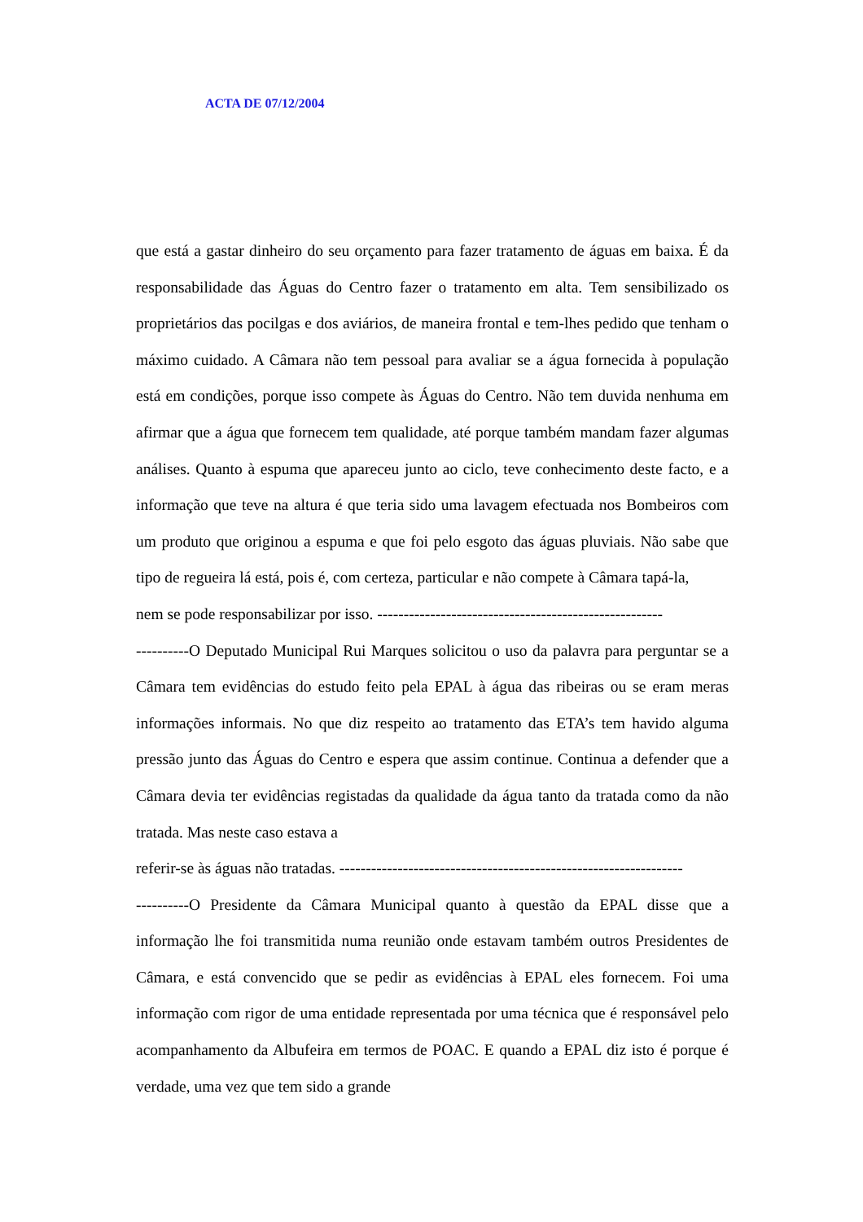ACTA DE 07/12/2004
que está a gastar dinheiro do seu orçamento para fazer tratamento de águas em baixa. É da responsabilidade das Águas do Centro fazer o tratamento em alta. Tem sensibilizado os proprietários das pocilgas e dos aviários, de maneira frontal e tem-lhes pedido que tenham o máximo cuidado. A Câmara não tem pessoal para avaliar se a água fornecida à população está em condições, porque isso compete às Águas do Centro. Não tem duvida nenhuma em afirmar que a água que fornecem tem qualidade, até porque também mandam fazer algumas análises. Quanto à espuma que apareceu junto ao ciclo, teve conhecimento deste facto, e a informação que teve na altura é que teria sido uma lavagem efectuada nos Bombeiros com um produto que originou a espuma e que foi pelo esgoto das águas pluviais. Não sabe que tipo de regueira lá está, pois é, com certeza, particular e não compete à Câmara tapá-la,
nem se pode responsabilizar por isso. ------------------------------------------------------
----------O Deputado Municipal Rui Marques solicitou o uso da palavra para perguntar se a Câmara tem evidências do estudo feito pela EPAL à água das ribeiras ou se eram meras informações informais. No que diz respeito ao tratamento das ETA’s tem havido alguma pressão junto das Águas do Centro e espera que assim continue. Continua a defender que a Câmara devia ter evidências registadas da qualidade da água tanto da tratada como da não tratada. Mas neste caso estava a
referir-se às águas não tratadas. -----------------------------------------------------------------
----------O Presidente da Câmara Municipal quanto à questão da EPAL disse que a informação lhe foi transmitida numa reunião onde estavam também outros Presidentes de Câmara, e está convencido que se pedir as evidências à EPAL eles fornecem. Foi uma informação com rigor de uma entidade representada por uma técnica que é responsável pelo acompanhamento da Albufeira em termos de POAC. E quando a EPAL diz isto é porque é verdade, uma vez que tem sido a grande